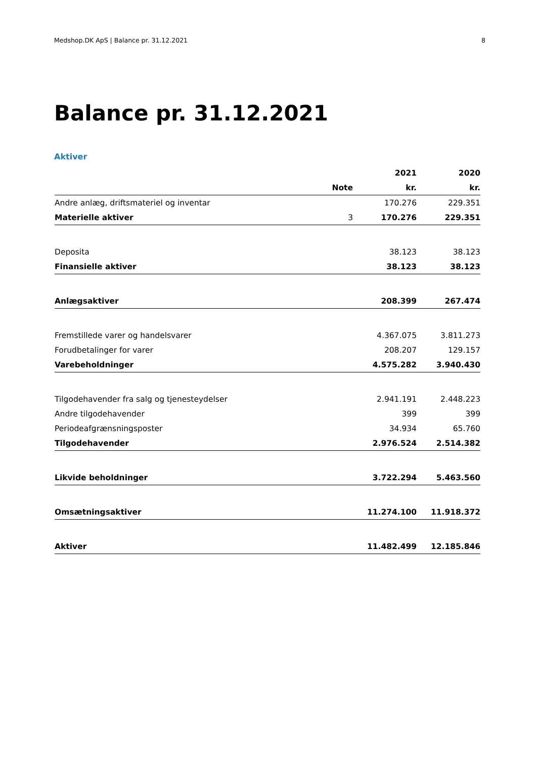Medshop.DK ApS | Balance pr. 31.12.2021 8
Balance pr. 31.12.2021
Aktiver
| | | 2021 | 2020 |
| --- | --- | --- | --- |
| | Note | kr. | kr. |
| Andre anlæg, driftsmateriel og inventar | | 170.276 | 229.351 |
| Materielle aktiver | 3 | 170.276 | 229.351 |
| Deposita | | 38.123 | 38.123 |
| Finansielle aktiver | | 38.123 | 38.123 |
| Anlægsaktiver | | 208.399 | 267.474 |
| Fremstillede varer og handelsvarer | | 4.367.075 | 3.811.273 |
| Forudbetalinger for varer | | 208.207 | 129.157 |
| Varebeholdninger | | 4.575.282 | 3.940.430 |
| Tilgodehavender fra salg og tjenesteydelser | | 2.941.191 | 2.448.223 |
| Andre tilgodehavender | | 399 | 399 |
| Periodeafgrænsningsposter | | 34.934 | 65.760 |
| Tilgodehavender | | 2.976.524 | 2.514.382 |
| Likvide beholdninger | | 3.722.294 | 5.463.560 |
| Omsætningsaktiver | | 11.274.100 | 11.918.372 |
| Aktiver | | 11.482.499 | 12.185.846 |